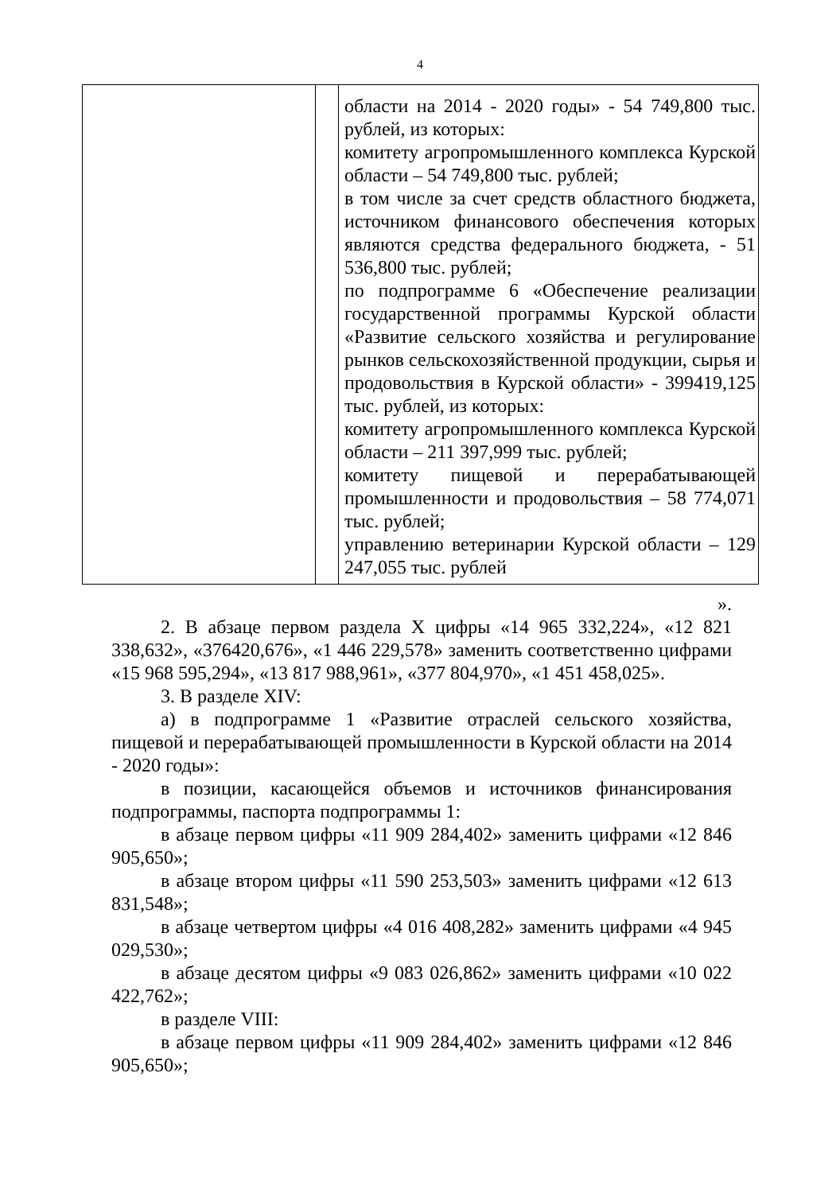4
| | | области на 2014 - 2020 годы» - 54 749,800 тыс. рублей, из которых: комитету агропромышленного комплекса Курской области – 54 749,800 тыс. рублей; в том числе за счет средств областного бюджета, источником финансового обеспечения которых являются средства федерального бюджета, - 51 536,800 тыс. рублей; по подпрограмме 6 «Обеспечение реализации государственной программы Курской области «Развитие сельского хозяйства и регулирование рынков сельскохозяйственной продукции, сырья и продовольствия в Курской области» - 399419,125 тыс. рублей, из которых: комитету агропромышленного комплекса Курской области – 211 397,999 тыс. рублей; комитету пищевой и перерабатывающей промышленности и продовольствия – 58 774,071 тыс. рублей; управлению ветеринарии Курской области – 129 247,055 тыс. рублей |
».
2. В абзаце первом раздела X цифры «14 965 332,224», «12 821 338,632», «376420,676», «1 446 229,578» заменить соответственно цифрами «15 968 595,294», «13 817 988,961», «377 804,970», «1 451 458,025».
3. В разделе XIV:
а) в подпрограмме 1 «Развитие отраслей сельского хозяйства, пищевой и перерабатывающей промышленности в Курской области на 2014 - 2020 годы»:
в позиции, касающейся объемов и источников финансирования подпрограммы, паспорта подпрограммы 1:
в абзаце первом цифры «11 909 284,402» заменить цифрами «12 846 905,650»;
в абзаце втором цифры «11 590 253,503» заменить цифрами «12 613 831,548»;
в абзаце четвертом цифры «4 016 408,282» заменить цифрами «4 945 029,530»;
в абзаце десятом цифры «9 083 026,862» заменить цифрами «10 022 422,762»;
в разделе VIII:
в абзаце первом цифры «11 909 284,402» заменить цифрами «12 846 905,650»;